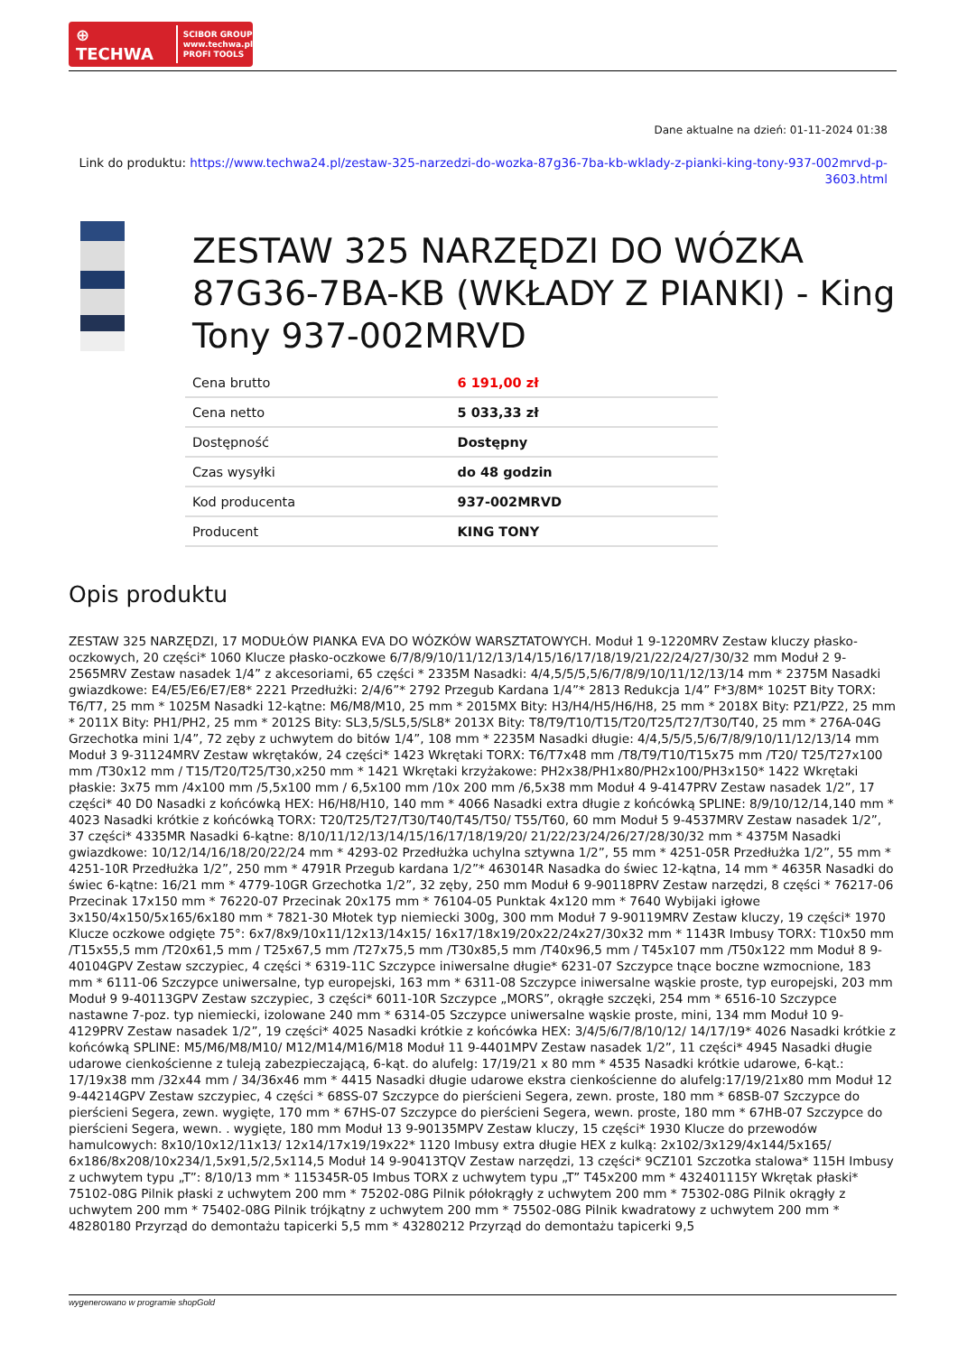⊕ TECHWA SCIBOR GROUP
www.techwa.pl
PROFI TOOLS
Dane aktualne na dzień: 01-11-2024 01:38
Link do produktu: https://www.techwa24.pl/zestaw-325-narzedzi-do-wozka-87g36-7ba-kb-wklady-z-pianki-king-tony-937-002mrvd-p-3603.html
ZESTAW 325 NARZĘDZI DO WÓZKA 87G36-7BA-KB (WKŁADY Z PIANKI) - King Tony 937-002MRVD
| Cena brutto | 6 191,00 zł |
| Cena netto | 5 033,33 zł |
| Dostępność | Dostępny |
| Czas wysyłki | do 48 godzin |
| Kod producenta | 937-002MRVD |
| Producent | KING TONY |
Opis produktu
ZESTAW 325 NARZĘDZI, 17 MODUŁÓW PIANKA EVA DO WÓZKÓW WARSZTATOWYCH. Moduł 1 9-1220MRV Zestaw kluczy płasko-oczkowych, 20 części* 1060 Klucze płasko-oczkowe 6/7/8/9/10/11/12/13/14/15/16/17/18/19/21/22/24/27/30/32 mm Moduł 2 9-2565MRV Zestaw nasadek 1/4” z akcesoriami, 65 części * 2335M Nasadki: 4/4,5/5/5,5/6/7/8/9/10/11/12/13/14 mm * 2375M Nasadki gwiazdkowe: E4/E5/E6/E7/E8* 2221 Przedłużki: 2/4/6”* 2792 Przegub Kardana 1/4”* 2813 Redukcja 1/4” F*3/8M* 1025T Bity TORX: T6/T7, 25 mm * 1025M Nasadki 12-kątne: M6/M8/M10, 25 mm * 2015MX Bity: H3/H4/H5/H6/H8, 25 mm * 2018X Bity: PZ1/PZ2, 25 mm * 2011X Bity: PH1/PH2, 25 mm * 2012S Bity: SL3,5/SL5,5/SL8* 2013X Bity: T8/T9/T10/T15/T20/T25/T27/T30/T40, 25 mm * 276A-04G Grzechotka mini 1/4”, 72 zęby z uchwytem do bitów 1/4”, 108 mm * 2235M Nasadki długie: 4/4,5/5/5,5/6/7/8/9/10/11/12/13/14 mm Moduł 3 9-31124MRV Zestaw wkrętaków, 24 części* 1423 Wkrętaki TORX: T6/T7x48 mm /T8/T9/T10/T15x75 mm /T20/ T25/T27x100 mm /T30x12 mm / T15/T20/T25/T30,x250 mm * 1421 Wkrętaki krzyżakowe: PH2x38/PH1x80/PH2x100/PH3x150* 1422 Wkrętaki płaskie: 3x75 mm /4x100 mm /5,5x100 mm / 6,5x100 mm /10x 200 mm /6,5x38 mm Moduł 4 9-4147PRV Zestaw nasadek 1/2”, 17 części* 40 D0 Nasadki z końcówką HEX: H6/H8/H10, 140 mm * 4066 Nasadki extra długie z końcówką SPLINE: 8/9/10/12/14,140 mm * 4023 Nasadki krótkie z końcówką TORX: T20/T25/T27/T30/T40/T45/T50/ T55/T60, 60 mm Moduł 5 9-4537MRV Zestaw nasadek 1/2”, 37 części* 4335MR Nasadki 6-kątne: 8/10/11/12/13/14/15/16/17/18/19/20/ 21/22/23/24/26/27/28/30/32 mm * 4375M Nasadki gwiazdkowe: 10/12/14/16/18/20/22/24 mm * 4293-02 Przedłużka uchylna sztywna 1/2”, 55 mm * 4251-05R Przedłużka 1/2”, 55 mm * 4251-10R Przedłużka 1/2”, 250 mm * 4791R Przegub kardana 1/2”* 463014R Nasadka do świec 12-kątna, 14 mm * 4635R Nasadki do świec 6-kątne: 16/21 mm * 4779-10GR Grzechotka 1/2”, 32 zęby, 250 mm Moduł 6 9-90118PRV Zestaw narzędzi, 8 części * 76217-06 Przecinak 17x150 mm * 76220-07 Przecinak 20x175 mm * 76104-05 Punktak 4x120 mm * 7640 Wybijaki igłowe 3x150/4x150/5x165/6x180 mm * 7821-30 Młotek typ niemiecki 300g, 300 mm Moduł 7 9-90119MRV Zestaw kluczy, 19 części* 1970 Klucze oczkowe odgięte 75°: 6x7/8x9/10x11/12x13/14x15/ 16x17/18x19/20x22/24x27/30x32 mm * 1143R Imbusy TORX: T10x50 mm /T15x55,5 mm /T20x61,5 mm / T25x67,5 mm /T27x75,5 mm /T30x85,5 mm /T40x96,5 mm / T45x107 mm /T50x122 mm Moduł 8 9-40104GPV Zestaw szczypiec, 4 części * 6319-11C Szczypce iniwersalne długie* 6231-07 Szczypce tnące boczne wzmocnione, 183 mm * 6111-06 Szczypce uniwersalne, typ europejski, 163 mm * 6311-08 Szczypce iniwersalne wąskie proste, typ europejski, 203 mm Moduł 9 9-40113GPV Zestaw szczypiec, 3 części* 6011-10R Szczypce „MORS”, okrągłe szczęki, 254 mm * 6516-10 Szczypce nastawne 7-poz. typ niemiecki, izolowane 240 mm * 6314-05 Szczypce uniwersalne wąskie proste, mini, 134 mm Moduł 10 9-4129PRV Zestaw nasadek 1/2”, 19 części* 4025 Nasadki krótkie z końcówka HEX: 3/4/5/6/7/8/10/12/ 14/17/19* 4026 Nasadki krótkie z końcówką SPLINE: M5/M6/M8/M10/ M12/M14/M16/M18 Moduł 11 9-4401MPV Zestaw nasadek 1/2”, 11 części* 4945 Nasadki długie udarowe cienkościenne z tuleją zabezpieczającą, 6-kąt. do alufelg: 17/19/21 x 80 mm * 4535 Nasadki krótkie udarowe, 6-kąt.: 17/19x38 mm /32x44 mm / 34/36x46 mm * 4415 Nasadki długie udarowe ekstra cienkościenne do alufelg:17/19/21x80 mm Moduł 12 9-44214GPV Zestaw szczypiec, 4 części * 68SS-07 Szczypce do pierścieni Segera, zewn. proste, 180 mm * 68SB-07 Szczypce do pierścieni Segera, zewn. wygięte, 170 mm * 67HS-07 Szczypce do pierścieni Segera, wewn. proste, 180 mm * 67HB-07 Szczypce do pierścieni Segera, wewn. . wygięte, 180 mm Moduł 13 9-90135MPV Zestaw kluczy, 15 części* 1930 Klucze do przewodów hamulcowych: 8x10/10x12/11x13/ 12x14/17x19/19x22* 1120 Imbusy extra długie HEX z kulką: 2x102/3x129/4x144/5x165/ 6x186/8x208/10x234/1,5x91,5/2,5x114,5 Moduł 14 9-90413TQV Zestaw narzędzi, 13 części* 9CZ101 Szczotka stalowa* 115H Imbusy z uchwytem typu „T”: 8/10/13 mm * 115345R-05 Imbus TORX z uchwytem typu „T” T45x200 mm * 432401115Y Wkrętak płaski* 75102-08G Pilnik płaski z uchwytem 200 mm * 75202-08G Pilnik półokrągły z uchwytem 200 mm * 75302-08G Pilnik okrągły z uchwytem 200 mm * 75402-08G Pilnik trójkątny z uchwytem 200 mm * 75502-08G Pilnik kwadratowy z uchwytem 200 mm * 48280180 Przyrząd do demontażu tapicerki 5,5 mm * 43280212 Przyrząd do demontażu tapicerki 9,5
wygenerowano w programie shopGold